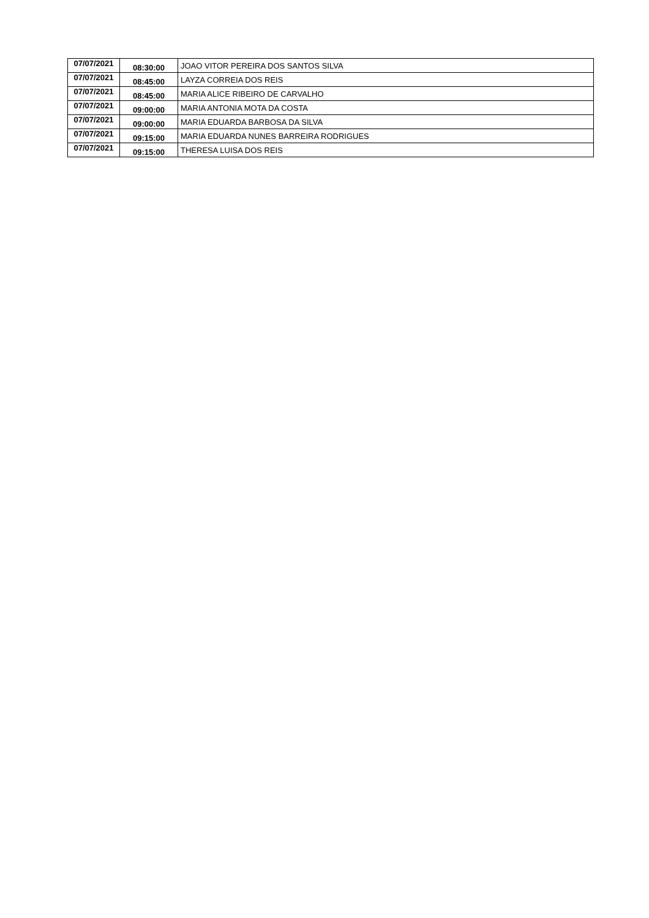| 07/07/2021 | 08:30:00 | JOAO VITOR PEREIRA DOS SANTOS SILVA |
| 07/07/2021 | 08:45:00 | LAYZA CORREIA DOS REIS |
| 07/07/2021 | 08:45:00 | MARIA ALICE RIBEIRO DE CARVALHO |
| 07/07/2021 | 09:00:00 | MARIA ANTONIA MOTA DA COSTA |
| 07/07/2021 | 09:00:00 | MARIA EDUARDA BARBOSA DA SILVA |
| 07/07/2021 | 09:15:00 | MARIA EDUARDA NUNES BARREIRA RODRIGUES |
| 07/07/2021 | 09:15:00 | THERESA LUISA DOS REIS |